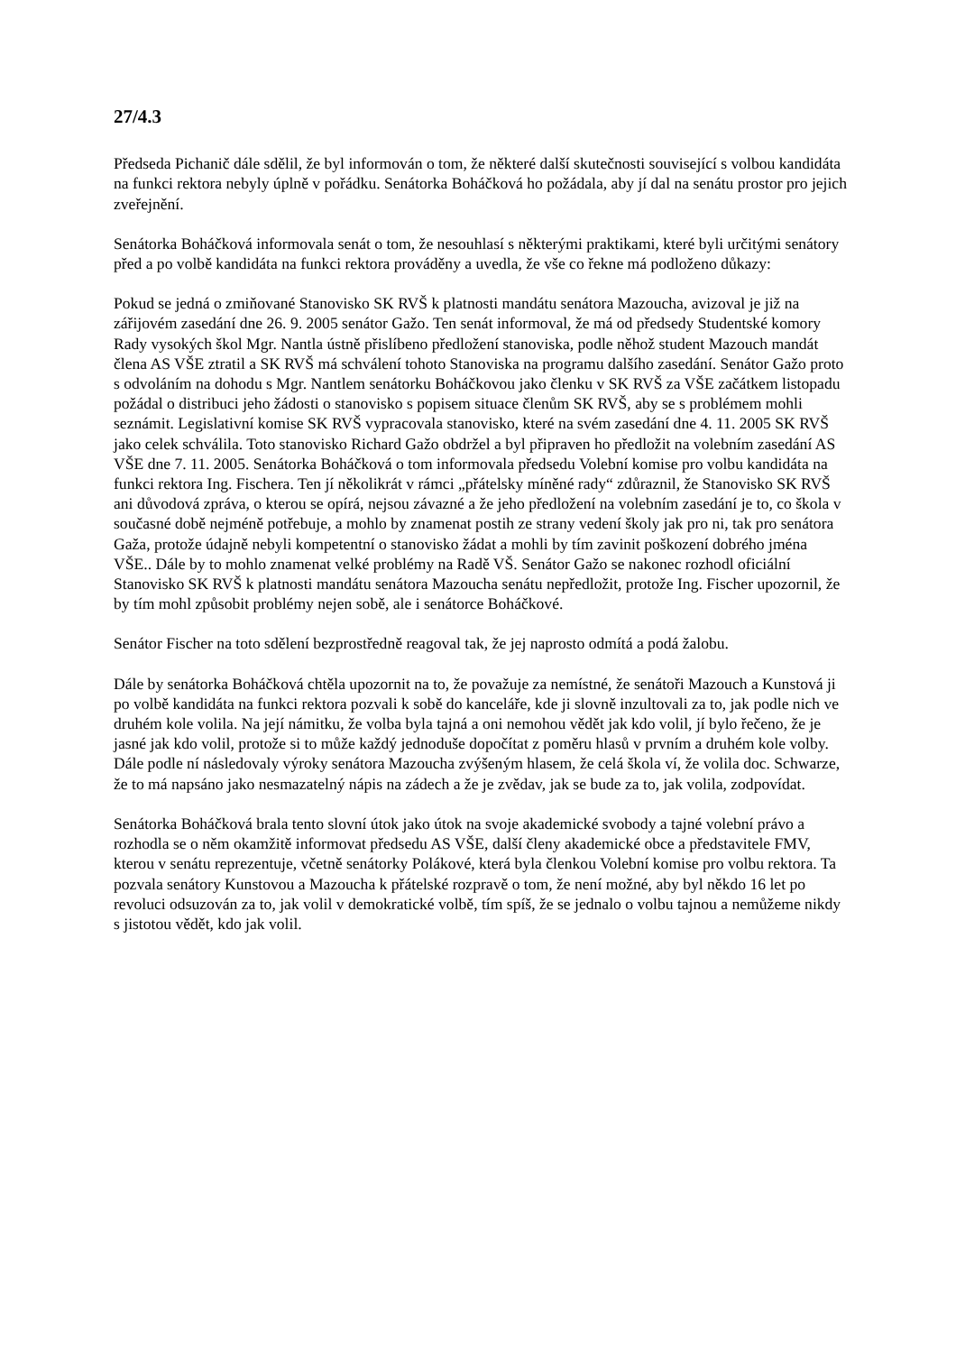27/4.3
Předseda Pichanič dále sdělil, že byl informován o tom, že některé další skutečnosti související s volbou kandidáta na funkci rektora nebyly úplně v pořádku. Senátorka Boháčková ho požádala, aby jí dal na senátu prostor pro jejich zveřejnění.
Senátorka Boháčková informovala senát o tom, že nesouhlasí s některými praktikami, které byli určitými senátory před a po volbě kandidáta na funkci rektora prováděny a uvedla, že vše co řekne má podloženo důkazy:
Pokud se jedná o zmiňované Stanovisko SK RVŠ k platnosti mandátu senátora Mazoucha, avizoval je již na zářijovém zasedání dne 26. 9. 2005 senátor Gažo. Ten senát informoval, že má od předsedy Studentské komory Rady vysokých škol Mgr. Nantla ústně přislíbeno předložení stanoviska, podle něhož student Mazouch mandát člena AS VŠE ztratil a SK RVŠ má schválení tohoto Stanoviska na programu dalšího zasedání. Senátor Gažo proto s odvoláním na dohodu s Mgr. Nantlem senátorku Boháčkovou jako členku v SK RVŠ za VŠE začátkem listopadu požádal o distribuci jeho žádosti o stanovisko s popisem situace členům SK RVŠ, aby se s problémem mohli seznámit. Legislativní komise SK RVŠ vypracovala stanovisko, které na svém zasedání dne 4. 11. 2005 SK RVŠ jako celek schválila. Toto stanovisko Richard Gažo obdržel a byl připraven ho předložit na volebním zasedání AS VŠE dne 7. 11. 2005. Senátorka Boháčková o tom informovala předsedu Volební komise pro volbu kandidáta na funkci rektora Ing. Fischera. Ten jí několikrát v rámci „přátelsky míněné rady“ zdůraznil, že Stanovisko SK RVŠ ani důvodová zpráva, o kterou se opírá, nejsou závazné a že jeho předložení na volebním zasedání je to, co škola v současné době nejméně potřebuje, a mohlo by znamenat postih ze strany vedení školy jak pro ni, tak pro senátora Gaža, protože údajně nebyli kompetentní o stanovisko žádat a mohli by tím zavinit poškození dobrého jména VŠE.. Dále by to mohlo znamenat velké problémy na Radě VŠ. Senátor Gažo se nakonec rozhodl oficiální Stanovisko SK RVŠ k platnosti mandátu senátora Mazoucha senátu nepředložit, protože Ing. Fischer upozornil, že by tím mohl způsobit problémy nejen sobě, ale i senátorce Boháčkové.
Senátor Fischer na toto sdělení bezprostředně reagoval tak, že jej naprosto odmítá a podá žalobu.
Dále by senátorka Boháčková chtěla upozornit na to, že považuje za nemístné, že senátoři Mazouch a Kunstová ji po volbě kandidáta na funkci rektora pozvali k sobě do kanceláře, kde ji slovně inzultovali za to, jak podle nich ve druhém kole volila. Na její námitku, že volba byla tajná a oni nemohou vědět jak kdo volil, jí bylo řečeno, že je jasné jak kdo volil, protože si to může každý jednoduše dopočítat z poměru hlasů v prvním a druhém kole volby. Dále podle ní následovaly výroky senátora Mazoucha zvýšeným hlasem, že celá škola ví, že volila doc. Schwarze, že to má napsáno jako nesmazatelný nápis na zádech a že je zvědav, jak se bude za to, jak volila, zodpovídat.
Senátorka Boháčková brala tento slovní útok jako útok na svoje akademické svobody a tajné volební právo a rozhodla se o něm okamžitě informovat předsedu AS VŠE, další členy akademické obce a představitele FMV, kterou v senátu reprezentuje, včetně senátorky Polákové, která byla členkou Volební komise pro volbu rektora. Ta pozvala senátory Kunstovou a Mazoucha k přátelské rozpravě o tom, že není možné, aby byl někdo 16 let po revoluci odsuzován za to, jak volil v demokratické volbě, tím spíš, že se jednalo o volbu tajnou a nemůžeme nikdy s jistotou vědět, kdo jak volil.